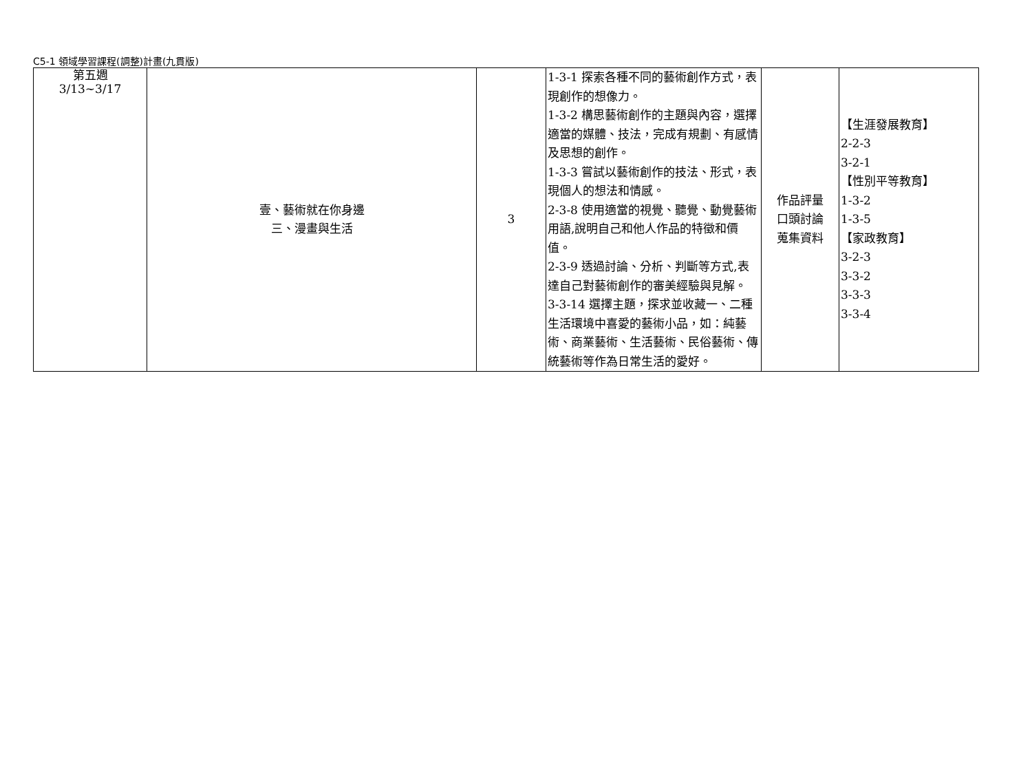C5-1 領域學習課程(調整)計畫(九貫版)
| 第五週 3/13~3/17 | 壹、藝術就在你身邊 三、漫畫與生活 | 3 | 1-3-1 探索各種不同的藝術創作方式，表現創作的想像力。 1-3-2 構思藝術創作的主題與內容，選擇適當的媒體、技法，完成有規劃、有感情及思想的創作。 1-3-3 嘗試以藝術創作的技法、形式，表現個人的想法和情感。 2-3-8 使用適當的視覺、聽覺、動覺藝術用語,說明自己和他人作品的特徵和價值。 2-3-9 透過討論、分析、判斷等方式,表達自己對藝術創作的審美經驗與見解。 3-3-14 選擇主題，探求並收藏一、二種生活環境中喜愛的藝術小品，如：純藝術、商業藝術、生活藝術、民俗藝術、傳統藝術等作為日常生活的愛好。 | 作品評量 口頭討論 蒐集資料 | 【生涯發展教育】 2-2-3 3-2-1 【性別平等教育】 1-3-2 1-3-5 【家政教育】 3-2-3 3-3-2 3-3-3 3-3-4 |